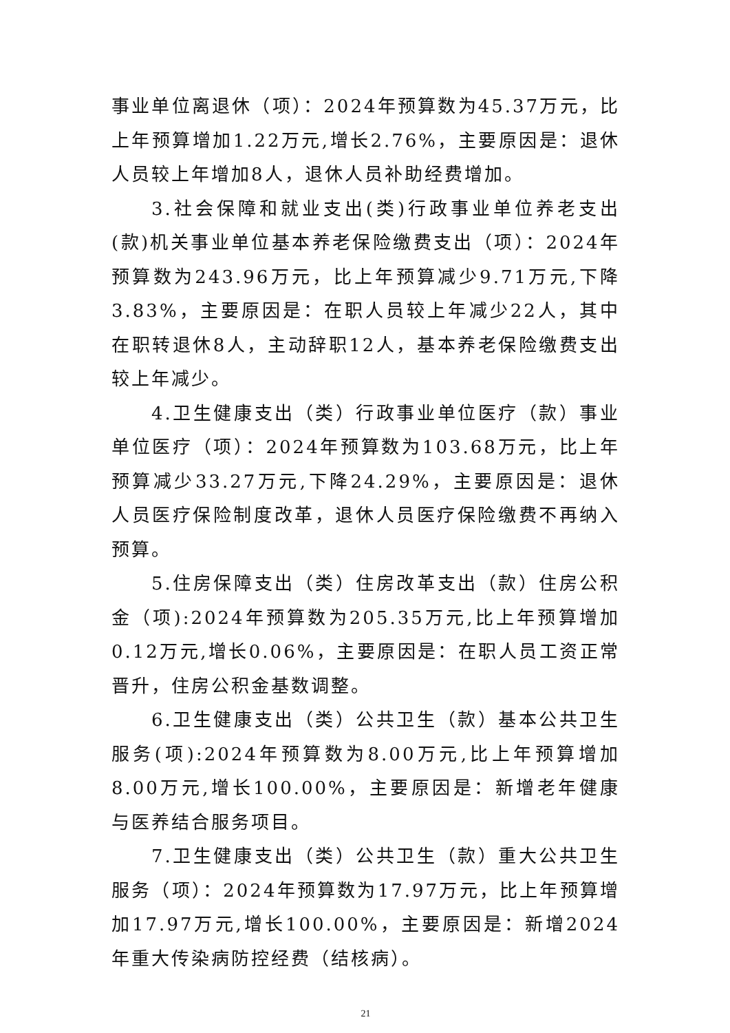事业单位离退休（项）：2024年预算数为45.37万元，比上年预算增加1.22万元,增长2.76%，主要原因是：退休人员较上年增加8人，退休人员补助经费增加。
3.社会保障和就业支出(类)行政事业单位养老支出(款)机关事业单位基本养老保险缴费支出（项）：2024年预算数为243.96万元，比上年预算减少9.71万元,下降3.83%，主要原因是：在职人员较上年减少22人，其中在职转退休8人，主动辞职12人，基本养老保险缴费支出较上年减少。
4.卫生健康支出（类）行政事业单位医疗（款）事业单位医疗（项）：2024年预算数为103.68万元，比上年预算减少33.27万元,下降24.29%，主要原因是：退休人员医疗保险制度改革，退休人员医疗保险缴费不再纳入预算。
5.住房保障支出（类）住房改革支出（款）住房公积金（项):2024年预算数为205.35万元,比上年预算增加0.12万元,增长0.06%，主要原因是：在职人员工资正常晋升，住房公积金基数调整。
6.卫生健康支出（类）公共卫生（款）基本公共卫生服务(项):2024年预算数为8.00万元,比上年预算增加8.00万元,增长100.00%，主要原因是：新增老年健康与医养结合服务项目。
7.卫生健康支出（类）公共卫生（款）重大公共卫生服务（项）：2024年预算数为17.97万元，比上年预算增加17.97万元,增长100.00%，主要原因是：新增2024年重大传染病防控经费（结核病）。
21